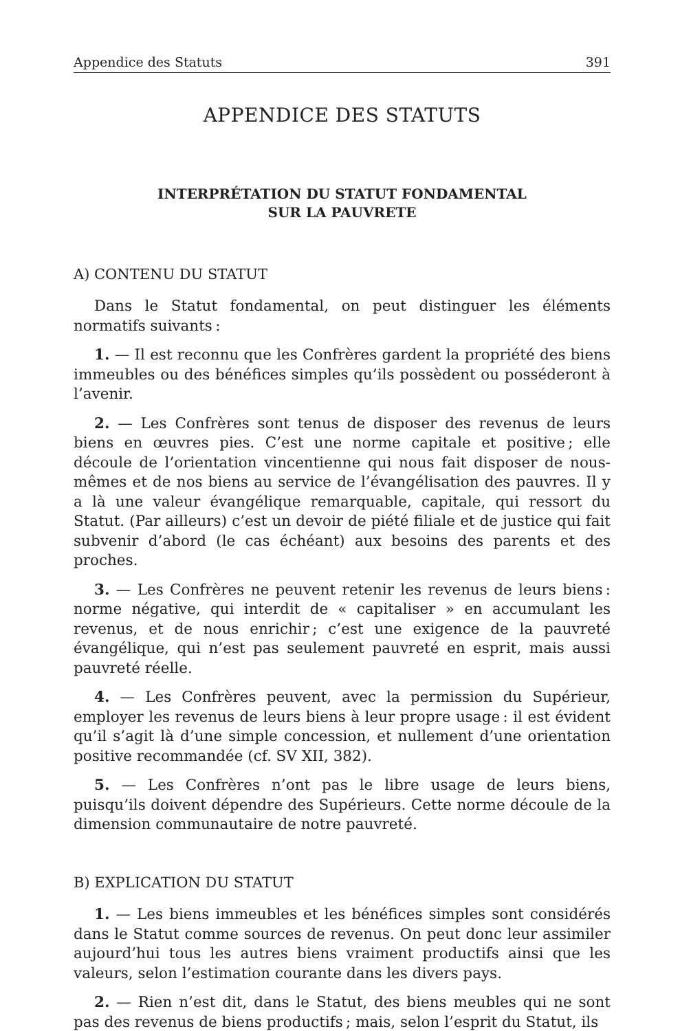Appendice des Statuts 391
APPENDICE DES STATUTS
INTERPRÉTATION DU STATUT FONDAMENTAL
SUR LA PAUVRETE
A) CONTENU DU STATUT
Dans le Statut fondamental, on peut distinguer les éléments normatifs suivants :
1. — Il est reconnu que les Confrères gardent la propriété des biens immeubles ou des bénéfices simples qu’ils possèdent ou posséderont à l’avenir.
2. — Les Confrères sont tenus de disposer des revenus de leurs biens en œuvres pies. C’est une norme capitale et positive ; elle découle de l’orientation vincentienne qui nous fait disposer de nous-mêmes et de nos biens au service de l’évangélisation des pauvres. Il y a là une valeur évangélique remarquable, capitale, qui ressort du Statut. (Par ailleurs) c’est un devoir de piété filiale et de justice qui fait subvenir d’abord (le cas échéant) aux besoins des parents et des proches.
3. — Les Confrères ne peuvent retenir les revenus de leurs biens : norme négative, qui interdit de « capitaliser » en accumulant les revenus, et de nous enrichir ; c’est une exigence de la pauvreté évangélique, qui n’est pas seulement pauvreté en esprit, mais aussi pauvreté réelle.
4. — Les Confrères peuvent, avec la permission du Supérieur, employer les revenus de leurs biens à leur propre usage : il est évident qu’il s’agit là d’une simple concession, et nullement d’une orientation positive recommandée (cf. SV XII, 382).
5. — Les Confrères n’ont pas le libre usage de leurs biens, puisqu’ils doivent dépendre des Supérieurs. Cette norme découle de la dimension communautaire de notre pauvreté.
B) EXPLICATION DU STATUT
1. — Les biens immeubles et les bénéfices simples sont considérés dans le Statut comme sources de revenus. On peut donc leur assimiler aujourd’hui tous les autres biens vraiment productifs ainsi que les valeurs, selon l’estimation courante dans les divers pays.
2. — Rien n’est dit, dans le Statut, des biens meubles qui ne sont pas des revenus de biens productifs ; mais, selon l’esprit du Statut, ils